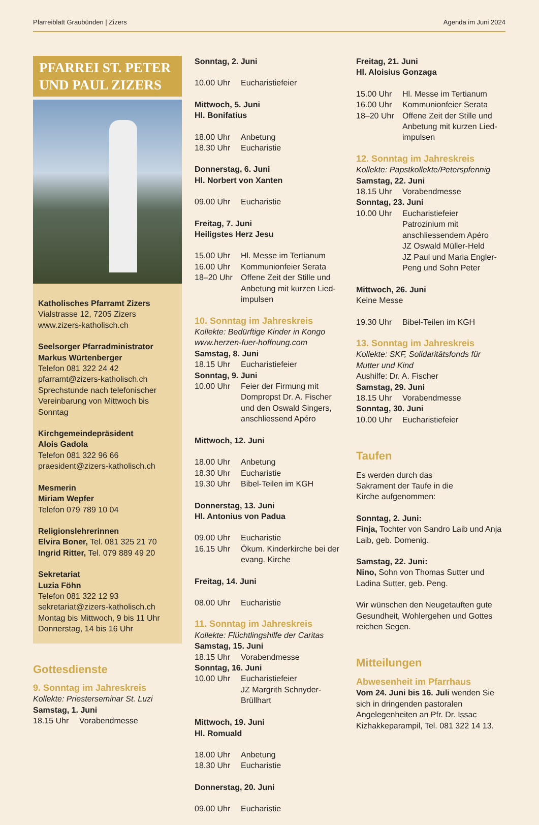Pfarreiblatt Graubünden | Zizers Agenda im Juni 2024
PFARREI ST. PETER UND PAUL ZIZERS
Katholisches Pfarramt Zizers
Vialstrasse 12, 7205 Zizers
www.zizers-katholisch.ch
Seelsorger Pfarradministrator
Markus Würtenberger
Telefon 081 322 24 42
pfarramt@zizers-katholisch.ch
Sprechstunde nach telefonischer Vereinbarung von Mittwoch bis Sonntag
Kirchgemeindepräsident
Alois Gadola
Telefon 081 322 96 66
praesident@zizers-katholisch.ch
Mesmerin
Miriam Wepfer
Telefon 079 789 10 04
Religionslehrerinnen
Elvira Boner, Tel. 081 325 21 70
Ingrid Ritter, Tel. 079 889 49 20
Sekretariat
Luzia Föhn
Telefon 081 322 12 93
sekretariat@zizers-katholisch.ch
Montag bis Mittwoch, 9 bis 11 Uhr
Donnerstag, 14 bis 16 Uhr
Gottesdienste
9. Sonntag im Jahreskreis
Kollekte: Priesterseminar St. Luzi
Samstag, 1. Juni
18.15 Uhr Vorabendmesse
Sonntag, 2. Juni
10.00 Uhr Eucharistiefeier
Mittwoch, 5. Juni
Hl. Bonifatius
18.00 Uhr Anbetung
18.30 Uhr Eucharistie
Donnerstag, 6. Juni
Hl. Norbert von Xanten
09.00 Uhr Eucharistie
Freitag, 7. Juni
Heiligstes Herz Jesu
15.00 Uhr Hl. Messe im Tertianum
16.00 Uhr Kommunionfeier Serata
18–20 Uhr Offene Zeit der Stille und Anbetung mit kurzen Lied­impulsen
10. Sonntag im Jahreskreis
Kollekte: Bedürftige Kinder in Kongo
www.herzen-fuer-hoffnung.com
Samstag, 8. Juni
18.15 Uhr Eucharistiefeier
Sonntag, 9. Juni
10.00 Uhr Feier der Firmung mit Dompropst Dr. A. Fischer und den Oswald Singers, anschliessend Apéro
Mittwoch, 12. Juni
18.00 Uhr Anbetung
18.30 Uhr Eucharistie
19.30 Uhr Bibel-Teilen im KGH
Donnerstag, 13. Juni
Hl. Antonius von Padua
09.00 Uhr Eucharistie
16.15 Uhr Ökum. Kinderkirche bei der evang. Kirche
Freitag, 14. Juni
08.00 Uhr Eucharistie
11. Sonntag im Jahreskreis
Kollekte: Flüchtlingshilfe der Caritas
Samstag, 15. Juni
18.15 Uhr Vorabendmesse
Sonntag, 16. Juni
10.00 Uhr Eucharistiefeier
JZ Margrith Schnyder-Brüllhart
Mittwoch, 19. Juni
Hl. Romuald
18.00 Uhr Anbetung
18.30 Uhr Eucharistie
Donnerstag, 20. Juni
09.00 Uhr Eucharistie
Freitag, 21. Juni
Hl. Aloisius Gonzaga
15.00 Uhr Hl. Messe im Tertianum
16.00 Uhr Kommunionfeier Serata
18–20 Uhr Offene Zeit der Stille und Anbetung mit kurzen Lied­impulsen
12. Sonntag im Jahreskreis
Kollekte: Papstkollekte/Peterspfennig
Samstag, 22. Juni
18.15 Uhr Vorabendmesse
Sonntag, 23. Juni
10.00 Uhr Eucharistiefeier
Patrozinium mit anschliessendem Apéro
JZ Oswald Müller-Held
JZ Paul und Maria Engler-Peng und Sohn Peter
Mittwoch, 26. Juni
Keine Messe
19.30 Uhr Bibel-Teilen im KGH
13. Sonntag im Jahreskreis
Kollekte: SKF, Solidaritätsfonds für Mutter und Kind
Aushilfe: Dr. A. Fischer
Samstag, 29. Juni
18.15 Uhr Vorabendmesse
Sonntag, 30. Juni
10.00 Uhr Eucharistiefeier
Taufen
Es werden durch das
Sakrament der Taufe in die
Kirche aufgenommen:
Sonntag, 2. Juni:
Finja, Tochter von Sandro Laib und Anja Laib, geb. Domenig.
Samstag, 22. Juni:
Nino, Sohn von Thomas Sutter und Ladina Sutter, geb. Peng.
Wir wünschen den Neugetauften gute Gesundheit, Wohlergehen und Gottes reichen Segen.
Mitteilungen
Abwesenheit im Pfarrhaus
Vom 24. Juni bis 16. Juli wenden Sie sich in dringenden pastoralen Angelegenheiten an Pfr. Dr. Issac Kizhakkeparampil, Tel. 081 322 14 13.